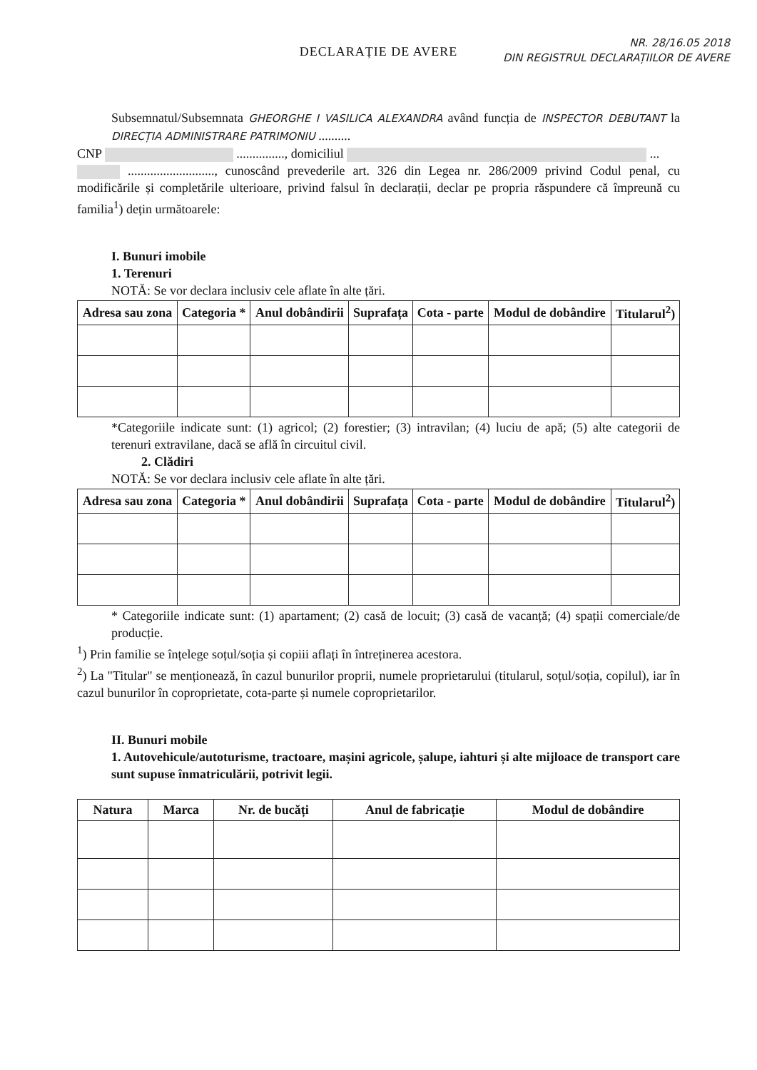NR. 28/16.05 2018
DIN REGISTRUL DECLARAȚIILOR DE AVERE
DECLARAȚIE DE AVERE
Subsemnatul/Subsemnata GHEORGHE I VASILICA ALEXANDRA având funcția de INSPECTOR DEBUTANT la DIRECȚIA ADMINISTRARE PATRIMONIU ..........
CNP ..............., domiciliul ...
..........................., cunoscând prevederile art. 326 din Legea nr. 286/2009 privind Codul penal, cu modificările și completările ulterioare, privind falsul în declarații, declar pe propria răspundere că împreună cu familia<sup>1</sup>) dețin următoarele:
I. Bunuri imobile
1. Terenuri
NOTĂ: Se vor declara inclusiv cele aflate în alte țări.
| Adresa sau zona | Categoria * | Anul dobândirii | Suprafața | Cota - parte | Modul de dobândire | Titularul<sup>2</sup>) |
| --- | --- | --- | --- | --- | --- | --- |
*Categoriile indicate sunt: (1) agricol; (2) forestier; (3) intravilan; (4) luciu de apă; (5) alte categorii de terenuri extravilane, dacă se află în circuitul civil.
2. Clădiri
NOTĂ: Se vor declara inclusiv cele aflate în alte țări.
| Adresa sau zona | Categoria * | Anul dobândirii | Suprafața | Cota - parte | Modul de dobândire | Titularul<sup>2</sup>) |
| --- | --- | --- | --- | --- | --- | --- |
* Categoriile indicate sunt: (1) apartament; (2) casă de locuit; (3) casă de vacanță; (4) spații comerciale/de producție.
<sup>1</sup>) Prin familie se înțelege soțul/soția și copiii aflați în întreținerea acestora.
<sup>2</sup>) La "Titular" se menționează, în cazul bunurilor proprii, numele proprietarului (titularul, soțul/soția, copilul), iar în cazul bunurilor în coproprietate, cota-parte și numele coproprietarilor.
II. Bunuri mobile
1. Autovehicule/autoturisme, tractoare, mașini agricole, șalupe, iahturi și alte mijloace de transport care sunt supuse înmatriculării, potrivit legii.
| Natura | Marca | Nr. de bucăți | Anul de fabricație | Modul de dobândire |
| --- | --- | --- | --- | --- |